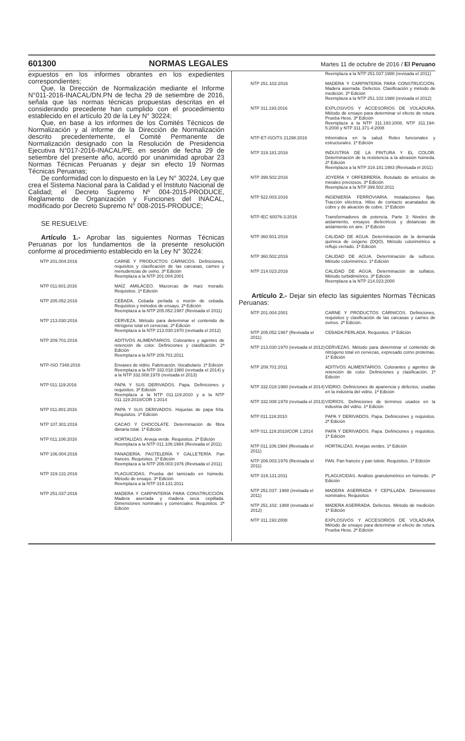601300 NORMAS LEGALES Martes 11 de octubre de 2016 / El Peruano
expuestos en los informes obrantes en los expedientes correspondientes;
Que, la Dirección de Normalización mediante el Informe N°011-2016-INACAL/DN.PN de fecha 29 de setiembre de 2016, señala que las normas técnicas propuestas descritas en el considerando precedente han cumplido con el procedimiento establecido en el artículo 20 de la Ley N° 30224;
Que, en base a los informes de los Comités Técnicos de Normalización y al informe de la Dirección de Normalización descrito precedentemente, el Comité Permanente de Normalización designado con la Resolución de Presidencia Ejecutiva N°017-2016-INACAL/PE, en sesión de fecha 29 de setiembre del presente año, acordó por unanimidad aprobar 23 Normas Técnicas Peruanas y dejar sin efecto 19 Normas Técnicas Peruanas;
De conformidad con lo dispuesto en la Ley N° 30224, Ley que crea el Sistema Nacional para la Calidad y el Instituto Nacional de Calidad; el Decreto Supremo Nº 004-2015-PRODUCE, Reglamento de Organización y Funciones del INACAL, modificado por Decreto Supremo N° 008-2015-PRODUCE;
SE RESUELVE:
Artículo 1.- Aprobar las siguientes Normas Técnicas Peruanas por los fundamentos de la presente resolución conforme al procedimiento establecido en la Ley N° 30224:
| NTP 201.004:2016 | CARNE Y PRODUCTOS CÁRNICOS. Definiciones, requisitos y clasificación de las carcasas, carnes y menudencias de ovino. 3ª Edición Reemplaza a la NTP 201.004:2001 |
| NTP 011.601:2016 | MAÍZ AMILÁCEO. Mazorcas de maíz morado. Requisitos. 1ª Edición |
| NTP 205.052:2016 | CEBADA. Cebada perlada o morón de cebada. Requisitos y métodos de ensayo. 2ª Edición Reemplaza a la NTP 205.052:1987 (Revisada el 2011) |
| NTP 213.030:2016 | CERVEZA. Método para determinar el contenido de nitrógeno total en cervezas. 2ª Edición Reemplaza a la NTP 213.030:1970 (revisada el 2012) |
| NTP 209.701:2016 | ADITIVOS ALIMENTARIOS. Colorantes y agentes de retención de color. Definiciones y clasificación. 2ª Edición Reemplaza a la NTP 209.701:2011 |
| NTP-ISO 7348:2016 | Envases de vidrio. Fabricación. Vocabulario. 1ª Edición Reemplaza a la NTP 332.018:1980 (revisada el 2014) y a la NTP 332.008:1978 (revisada el 2013) |
| NTP 011.119:2016 | PAPA Y SUS DERIVADOS. Papa. Definiciones y requisitos. 3ª Edición Reemplaza a la NTP 011.119:2010 y a la NTP 011.119:2010/COR 1:2014 |
| NTP 011.801:2016 | PAPA Y SUS DERIVADOS. Hojuelas de papa frita. Requisitos. 1ª Edición |
| NTP 107.301:2016 | CACAO Y CHOCOLATE. Determinación de fibra dietaria total. 1ª Edición |
| NTP 011.106:2016 | HORTALIZAS. Arveja verde. Requisitos. 2ª Edición Reemplaza a la NTP 011.106:1984 (Revisada el 2011) |
| NTP 106.004:2016 | PANADERÍA, PASTELERÍA Y GALLETERÍA. Pan francés. Requisitos. 1ª Edición Reemplaza a la NTP 206.003:1976 (Revisada el 2011) |
| NTP 319.131:2016 | PLAGUICIDAS. Prueba del tamizado en húmedo. Método de ensayo. 3ª Edición Reemplaza a la NTP 319.131:2011 |
| NTP 251.037:2016 | MADERA Y CARPINTERÍA PARA CONSTRUCCIÓN. Madera aserrada y madera seca cepillada. Dimensiones nominales y comerciales. Requisitos. 2ª Edición |
| | Reemplaza a la NTP 251.037:1988 (revisada el 2011) |
| NTP 251.102:2016 | MADERA Y CARPINTERÍA PARA CONSTRUCCIÓN. Madera aserrada. Defectos. Clasificación y método de medición. 2ª Edición Reemplaza a la NTP 251.102:1988 (revisada el 2012) |
| NTP 311.193:2016 | EXPLOSIVOS Y ACCESORIOS DE VOLADURA. Método de ensayo para determinar el efecto de rotura. Prueba Hess. 3ª Edición Reemplaza a la NTP 311.193:2008, NTP 311.194-5:2008 y NTP 311.371-4:2008 |
| NTP-ET-ISO/TS 21298:2016 | Informática en la salud. Roles funcionales y estructurales. 1ª Edición |
| NTP 319.181:2016 | INDUSTRIA DE LA PINTURA Y EL COLOR. Determinación de la resistencia a la abrasión húmeda. 2ª Edición Reemplaza a la NTP 319.181:1983 (Revisada el 2011) |
| NTP 399.502:2016 | JOYERÍA Y ORFEBRERÍA. Rotulado de artículos de metales preciosos. 3ª Edición Reemplaza a la NTP 399.502:2011 |
| NTP 522.003:2016 | INGENIERÍA FERROVIARIA. Instalaciones fijas. Tracción eléctrica. Hilos de contacto acanalados de cobre y de aleación de cobre. 1ª Edición |
| NTP-IEC 60076-3:2016 | Transformadores de potencia. Parte 3: Niveles de aislamiento, ensayos dieléctricos y distancias de aislamiento en aire. 1ª Edición |
| NTP 360.501:2016 | CALIDAD DE AGUA. Determinación de la demanda química de oxígeno (DQO). Método colorimétrico a reflujo cerrado. 1ª Edición |
| NTP 360.502:2016 | CALIDAD DE AGUA. Determinación de sulfuros. Método colorimétrico. 1ª Edición |
| NTP 214.023:2016 | CALIDAD DE AGUA. Determinación de sulfatos. Método turbidimétrico. 3ª Edición Reemplaza a la NTP 214.023:2000 |
Artículo 2.- Dejar sin efecto las siguientes Normas Técnicas Peruanas:
| NTP 201.004:2001 | CARNE Y PRODUCTOS CÁRNICOS. Definiciones, requisitos y clasificación de las carcasas y carnes de ovinos. 2ª Edición. |
| NTP 205.052:1987 (Revisada el 2011) | CEBADA PERLADA. Requisitos. 1ª Edición |
| NTP 213.030:1970 (revisada el 2012) | CERVEZAS. Método para determinar el contenido de nitrógeno total en cervezas, expresado como proteínas. 1ª Edición |
| NTP 209.701:2011 | ADITIVOS ALIMENTARIOS. Colorantes y agentes de retención de color. Definiciones y clasificación. 1ª Edición |
| NTP 332.018:1980 (revisada el 2014) | VIDRIO. Definiciones de apariencia y defectos, usadas en la industria del vidrio. 1ª Edición |
| NTP 332.008:1978 (revisada el 2013) | VIDRIOS. Definiciones de términos usados en la industria del vidrio. 1ª Edición |
| NTP 011.119:2010 | PAPA Y DERIVADOS. Papa. Definiciones y requisitos. 2ª Edición |
| NTP 011.119:2010/COR 1:2014 | PAPA Y DERIVADOS. Papa. Definiciones y requisitos. 1ª Edición |
| NTP 011.106:1984 (Revisada el 2011) | HORTALIZAS. Arvejas verdes. 1ª Edición |
| NTP 206.003:1976 (Revisada el 2011) | PAN. Pan francés y pan tolete. Requisitos. 1ª Edición |
| NTP 319.131:2011 | PLAGUICIDAS. Análisis granulométrico en húmedo. 2ª Edición |
| NTP 251.037: 1988 (revisada el 2011) | MADERA ASERRADA Y CEPILLADA. Dimensiones nominales. Requisitos |
| NTP 251.102: 1988 (revisada el 2012) | MADERA ASERRADA. Defectos. Método de medición. 1ª Edición |
| NTP 311.193:2008 | EXPLOSIVOS Y ACCESORIOS DE VOLADURA. Método de ensayo para determinar el efecto de rotura. Prueba Hess. 2ª Edición |